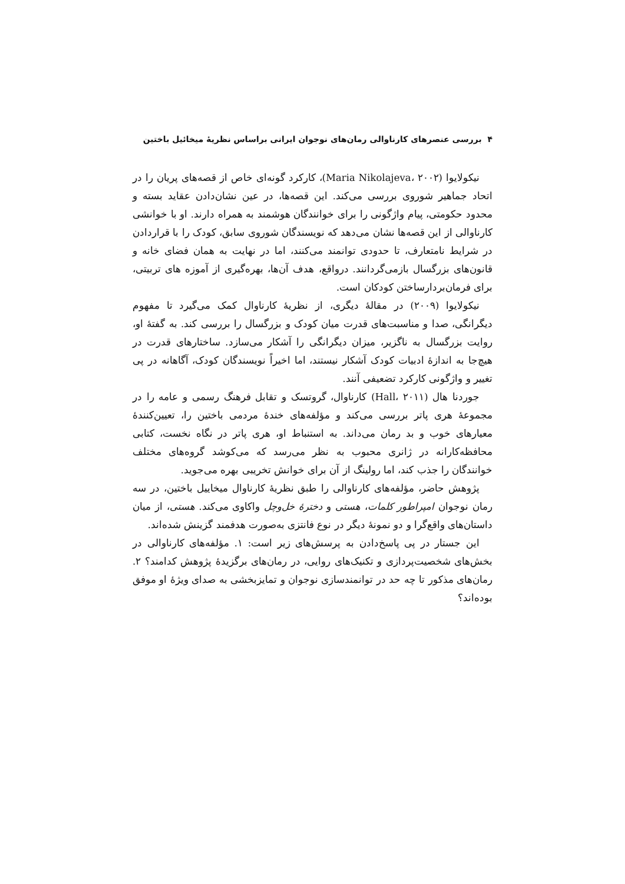۴ بررسی عنصرهای کارناوالی رمان‌های نوجوان ایرانی براساس نظریهٔ میخائیل باختین
نیکولایوا (Maria Nikolajeva، ۲۰۰۲)، کارکرد گونه‌ای خاص از قصه‌های پریان را در اتحاد جماهیر شوروی بررسی می‌کند. این قصه‌ها، در عین نشان‌دادن عقاید بسته و محدود حکومتی، پیام واژگونی را برای خوانندگان هوشمند به همراه دارند. او با خوانشی کارناوالی از این قصه‌ها نشان می‌دهد که نویسندگان شوروی سابق، کودک را با قراردادن در شرایط نامتعارف، تا حدودی توانمند می‌کنند، اما در نهایت به همان فضای خانه و قانون‌های بزرگسال بازمی‌گردانند. درواقع، هدف آن‌ها، بهره‌گیری از آموزه های تربیتی، برای فرمان‌بردارساختن کودکان است.
نیکولایوا (۲۰۰۹) در مقالهٔ دیگری، از نظریهٔ کارناوال کمک می‌گیرد تا مفهوم دیگرانگی، صدا و مناسبت‌های قدرت میان کودک و بزرگسال را بررسی کند. به گفتهٔ او، روایت بزرگسال به ناگزیر، میزان دیگرانگی را آشکار می‌سازد. ساختارهای قدرت در هیچ‌جا به اندازهٔ ادبیات کودک آشکار نیستند، اما اخیراً نویسندگان کودک، آگاهانه در پی تغییر و واژگونی کارکرد تضعیفی آنند.
جوردنا هال (Hall، ۲۰۱۱) کارناوال، گروتسک و تقابل فرهنگ رسمی و عامه را در مجموعهٔ هری پاتر بررسی می‌کند و مؤلفه‌های خندهٔ مردمی باختین را، تعیین‌کنندهٔ معیارهای خوب و بد رمان می‌داند. به استنباط او، هری پاتر در نگاه نخست، کتابی محافظه‌کارانه در ژانری محبوب به نظر می‌رسد که می‌کوشد گروه‌های مختلف خوانندگان را جذب کند، اما رولینگ از آن برای خوانش تخریبی بهره می‌جوید.
پژوهش حاضر، مؤلفه‌های کارناوالی را طبق نظریهٔ کارناوال میخاییل باختین، در سه رمان نوجوان امپراطور کلمات، هستی و دخترهٔ خل‌وچل واکاوی می‌کند. هستی، از میان داستان‌های واقع‌گرا و دو نمونهٔ دیگر در نوع فانتزی به‌صورت هدفمند گزینش شده‌اند.
این جستار در پی پاسخ‌دادن به پرسش‌های زیر است: ۱. مؤلفه‌های کارناوالی در بخش‌های شخصیت‌پردازی و تکنیک‌های روایی، در رمان‌های برگزیدهٔ پژوهش کدامند؟ ۲. رمان‌های مذکور تا چه حد در توانمندسازی نوجوان و تمایزبخشی به صدای ویژهٔ او موفق بوده‌اند؟